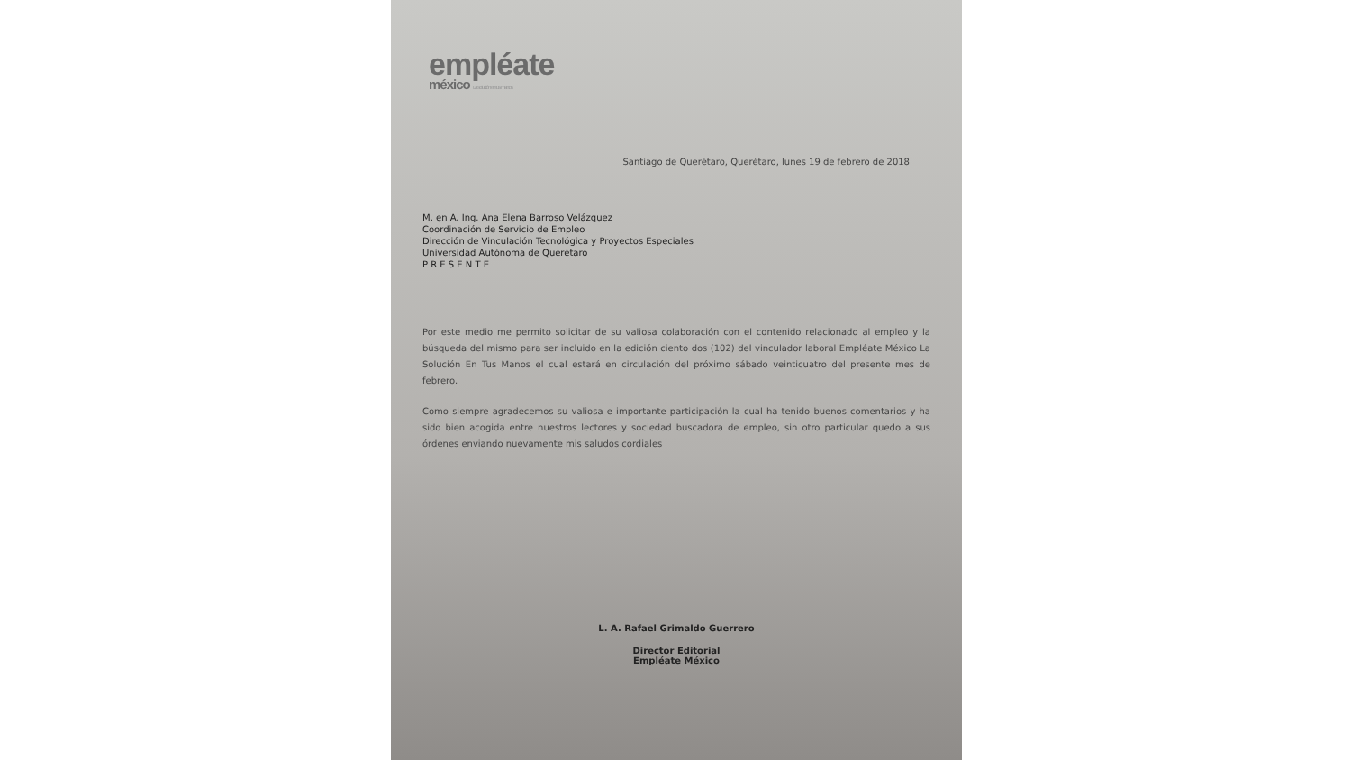empléate
méxico La solución en tus manos
Santiago de Querétaro, Querétaro, lunes 19 de febrero de 2018
M. en A. Ing. Ana Elena Barroso Velázquez
Coordinación de Servicio de Empleo
Dirección de Vinculación Tecnológica y Proyectos Especiales
Universidad Autónoma de Querétaro
P R E S E N T E
Por este medio me permito solicitar de su valiosa colaboración con el contenido relacionado al empleo y la búsqueda del mismo para ser incluido en la edición ciento dos (102) del vinculador laboral Empléate México La Solución En Tus Manos el cual estará en circulación del próximo sábado veinticuatro del presente mes de febrero.
Como siempre agradecemos su valiosa e importante participación la cual ha tenido buenos comentarios y ha sido bien acogida entre nuestros lectores y sociedad buscadora de empleo, sin otro particular quedo a sus órdenes enviando nuevamente mis saludos cordiales
L. A. Rafael Grimaldo Guerrero
Director Editorial
Empléate México